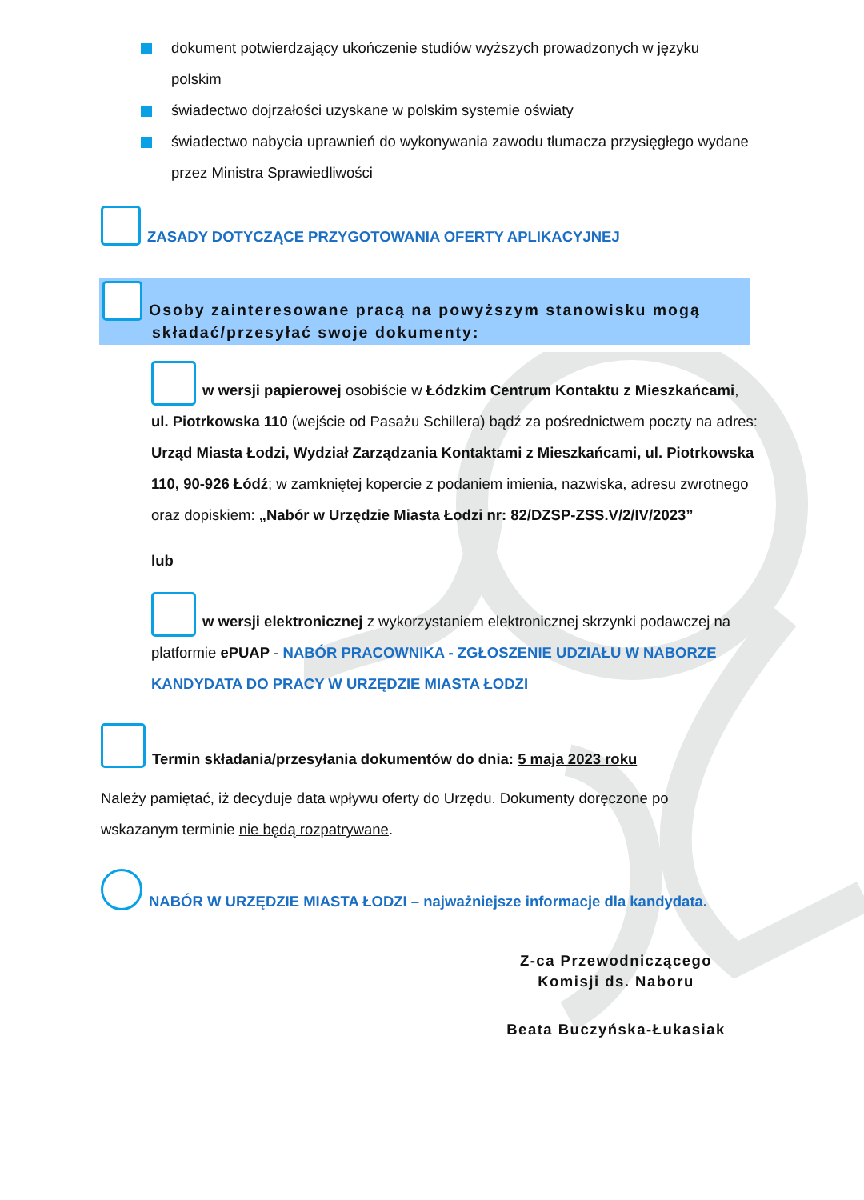dokument potwierdzający ukończenie studiów wyższych prowadzonych w języku polskim
świadectwo dojrzałości uzyskane w polskim systemie oświaty
świadectwo nabycia uprawnień do wykonywania zawodu tłumacza przysięgłego wydane przez Ministra Sprawiedliwości
ZASADY DOTYCZĄCE PRZYGOTOWANIA OFERTY APLIKACYJNEJ
Osoby zainteresowane pracą na powyższym stanowisku mogą składać/przesyłać swoje dokumenty:
w wersji papierowej osobiście w Łódzkim Centrum Kontaktu z Mieszkańcami, ul. Piotrkowska 110 (wejście od Pasażu Schillera) bądź za pośrednictwem poczty na adres: Urząd Miasta Łodzi, Wydział Zarządzania Kontaktami z Mieszkańcami, ul. Piotrkowska 110, 90-926 Łódź; w zamkniętej kopercie z podaniem imienia, nazwiska, adresu zwrotnego oraz dopiskiem: „Nabór w Urzędzie Miasta Łodzi nr: 82/DZSP-ZSS.V/2/IV/2023”
lub
w wersji elektronicznej z wykorzystaniem elektronicznej skrzynki podawczej na platformie ePUAP - NABÓR PRACOWNIKA - ZGŁOSZENIE UDZIAŁU W NABORZE KANDYDATA DO PRACY W URZĘDZIE MIASTA ŁODZI
Termin składania/przesyłania dokumentów do dnia: 5 maja 2023 roku
Należy pamiętać, iż decyduje data wpływu oferty do Urzędu. Dokumenty doręczone po wskazanym terminie nie będą rozpatrywane.
NABÓR W URZĘDZIE MIASTA ŁODZI – najważniejsze informacje dla kandydata.
Z-ca Przewodniczącego
Komisji ds. Naboru
Beata Buczyńska-Łukasiak